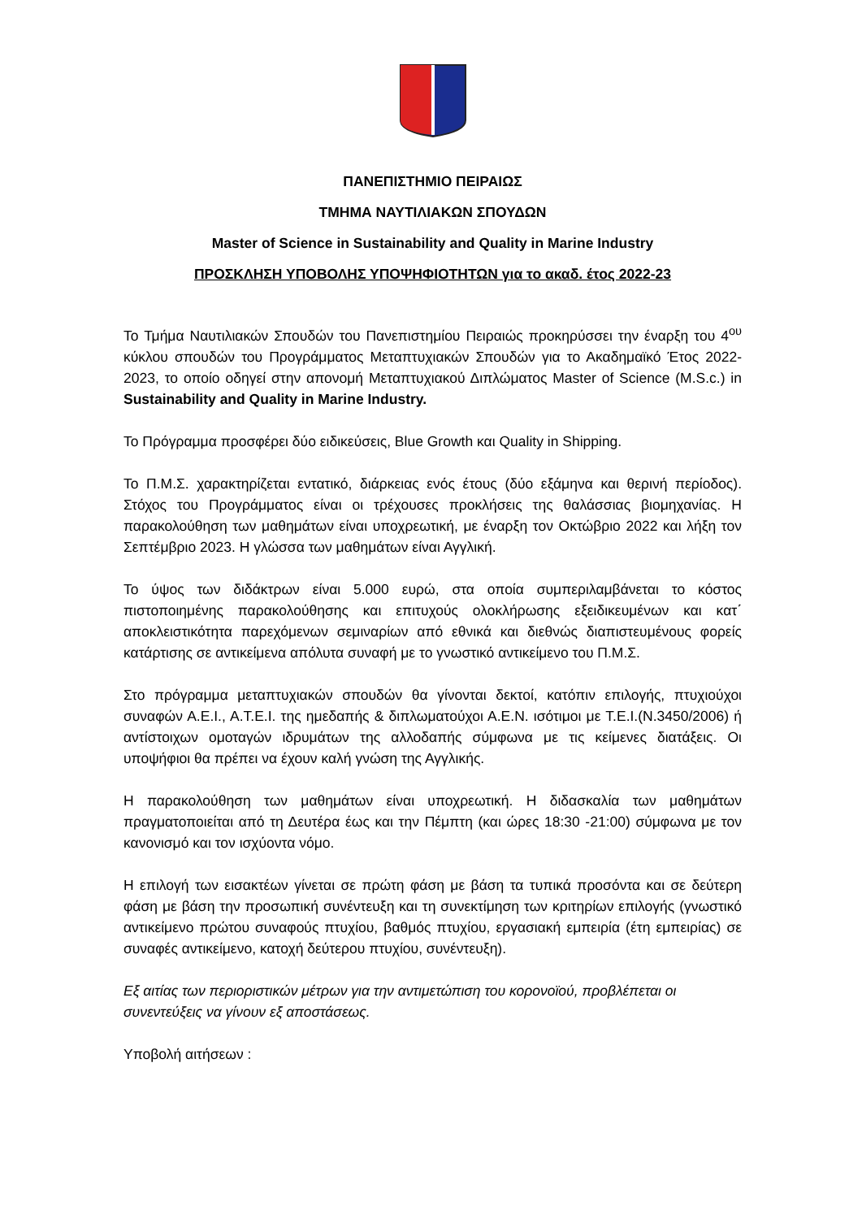ΠΑΝΕΠΙΣΤΗΜΙΟ ΠΕΙΡΑΙΩΣ
ΤΜΗΜΑ ΝΑΥΤΙΛΙΑΚΩΝ ΣΠΟΥΔΩΝ
Master of Science in Sustainability and Quality in Marine Industry
ΠΡΟΣΚΛΗΣΗ ΥΠΟΒΟΛΗΣ ΥΠΟΨΗΦΙΟΤΗΤΩΝ για το ακαδ. έτος 2022-23
Το Τμήμα Ναυτιλιακών Σπουδών του Πανεπιστημίου Πειραιώς προκηρύσσει την έναρξη του 4<sup>ου</sup> κύκλου σπουδών του Προγράμματος Μεταπτυχιακών Σπουδών για το Ακαδημαϊκό Έτος 2022-2023, το οποίο οδηγεί στην απονομή Μεταπτυχιακού Διπλώματος Master of Science (M.S.c.) in Sustainability and Quality in Marine Industry.
Το Πρόγραμμα προσφέρει δύο ειδικεύσεις, Blue Growth και Quality in Shipping.
Το Π.Μ.Σ. χαρακτηρίζεται εντατικό, διάρκειας ενός έτους (δύο εξάμηνα και θερινή περίοδος). Στόχος του Προγράμματος είναι οι τρέχουσες προκλήσεις της θαλάσσιας βιομηχανίας. Η παρακολούθηση των μαθημάτων είναι υποχρεωτική, με έναρξη τον Οκτώβριο 2022 και λήξη τον Σεπτέμβριο 2023. Η γλώσσα των μαθημάτων είναι Αγγλική.
Το ύψος των διδάκτρων είναι 5.000 ευρώ, στα οποία συμπεριλαμβάνεται το κόστος πιστοποιημένης παρακολούθησης και επιτυχούς ολοκλήρωσης εξειδικευμένων και κατ΄ αποκλειστικότητα παρεχόμενων σεμιναρίων από εθνικά και διεθνώς διαπιστευμένους φορείς κατάρτισης σε αντικείμενα απόλυτα συναφή με το γνωστικό αντικείμενο του Π.Μ.Σ.
Στο πρόγραμμα μεταπτυχιακών σπουδών θα γίνονται δεκτοί, κατόπιν επιλογής, πτυχιούχοι συναφών Α.Ε.Ι., Α.Τ.Ε.Ι. της ημεδαπής & διπλωματούχοι Α.Ε.Ν. ισότιμοι με Τ.Ε.Ι.(Ν.3450/2006) ή αντίστοιχων ομοταγών ιδρυμάτων της αλλοδαπής σύμφωνα με τις κείμενες διατάξεις. Οι υποψήφιοι θα πρέπει να έχουν καλή γνώση της Αγγλικής.
Η παρακολούθηση των μαθημάτων είναι υποχρεωτική. Η διδασκαλία των μαθημάτων πραγματοποιείται από τη Δευτέρα έως και την Πέμπτη (και ώρες 18:30 -21:00) σύμφωνα με τον κανονισμό και τον ισχύοντα νόμο.
Η επιλογή των εισακτέων γίνεται σε πρώτη φάση με βάση τα τυπικά προσόντα και σε δεύτερη φάση με βάση την προσωπική συνέντευξη και τη συνεκτίμηση των κριτηρίων επιλογής (γνωστικό αντικείμενο πρώτου συναφούς πτυχίου, βαθμός πτυχίου, εργασιακή εμπειρία (έτη εμπειρίας) σε συναφές αντικείμενο, κατοχή δεύτερου πτυχίου, συνέντευξη).
Εξ αιτίας των περιοριστικών μέτρων για την αντιμετώπιση του κορονοϊού, προβλέπεται οι συνεντεύξεις να γίνουν εξ αποστάσεως.
Υποβολή αιτήσεων :